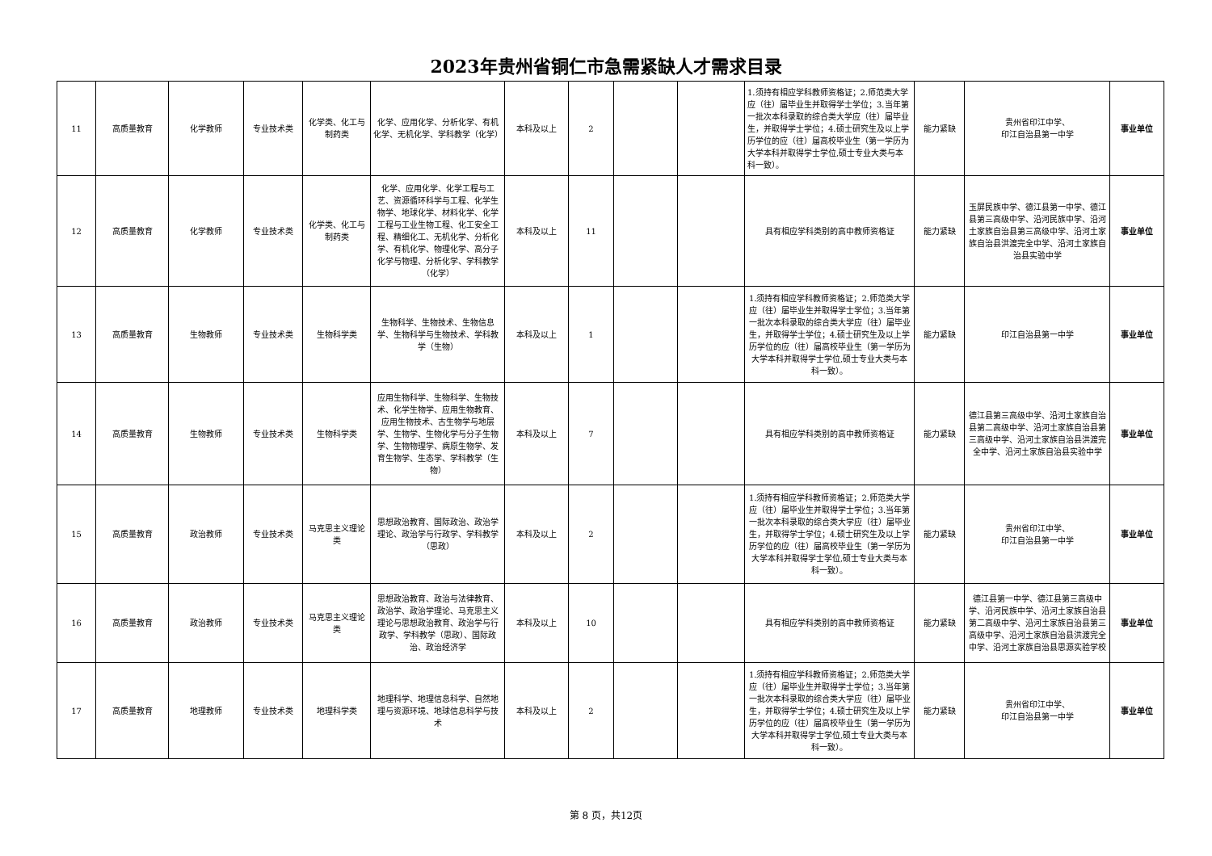2023年贵州省铜仁市急需紧缺人才需求目录
| 11 | 高质量教育 | 化学教师 | 专业技术类 | 化学类、化工与制药类 | 化学、应用化学、分析化学、有机化学、无机化学、学科教学（化学） | 本科及以上 | 2 | | | 1.须持有相应学科教师资格证；2.师范类大学应（往）届毕业生并取得学士学位；3.当年第一批次本科录取的综合类大学应（往）届毕业生，并取得学士学位；4.硕士研究生及以上学历学位的应（往）届高校毕业生（第一学历为大学本科并取得学士学位,硕士专业大类与本科一致）。 | 能力紧缺 | 贵州省印江中学、 印江自治县第一中学 | 事业单位 |
| 12 | 高质量教育 | 化学教师 | 专业技术类 | 化学类、化工与制药类 | 化学、应用化学、化学工程与工艺、资源循环科学与工程、化学生物学、地球化学、材料化学、化学工程与工业生物工程、化工安全工程、精细化工、无机化学、分析化学、有机化学、物理化学、高分子化学与物理、分析化学、学科教学（化学） | 本科及以上 | 11 | | | 具有相应学科类别的高中教师资格证 | 能力紧缺 | 玉屏民族中学、德江县第一中学、德江县第三高级中学、沿河民族中学、沿河土家族自治县第三高级中学、沿河土家族自治县洪渡完全中学、沿河土家族自治县实验中学 | 事业单位 |
| 13 | 高质量教育 | 生物教师 | 专业技术类 | 生物科学类 | 生物科学、生物技术、生物信息学、生物科学与生物技术、学科教学（生物） | 本科及以上 | 1 | | | 1.须持有相应学科教师资格证；2.师范类大学应（往）届毕业生并取得学士学位；3.当年第一批次本科录取的综合类大学应（往）届毕业生，并取得学士学位；4.硕士研究生及以上学历学位的应（往）届高校毕业生（第一学历为大学本科并取得学士学位,硕士专业大类与本科一致）。 | 能力紧缺 | 印江自治县第一中学 | 事业单位 |
| 14 | 高质量教育 | 生物教师 | 专业技术类 | 生物科学类 | 应用生物科学、生物科学、生物技术、化学生物学、应用生物教育、应用生物技术、古生物学与地层学、生物学、生物化学与分子生物学、生物物理学、病原生物学、发育生物学、生态学、学科教学（生物） | 本科及以上 | 7 | | | 具有相应学科类别的高中教师资格证 | 能力紧缺 | 德江县第三高级中学、沿河土家族自治县第二高级中学、沿河土家族自治县第三高级中学、沿河土家族自治县洪渡完全中学、沿河土家族自治县实验中学 | 事业单位 |
| 15 | 高质量教育 | 政治教师 | 专业技术类 | 马克思主义理论类 | 思想政治教育、国际政治、政治学理论、政治学与行政学、学科教学（思政） | 本科及以上 | 2 | | | 1.须持有相应学科教师资格证；2.师范类大学应（往）届毕业生并取得学士学位；3.当年第一批次本科录取的综合类大学应（往）届毕业生，并取得学士学位；4.硕士研究生及以上学历学位的应（往）届高校毕业生（第一学历为大学本科并取得学士学位,硕士专业大类与本科一致）。 | 能力紧缺 | 贵州省印江中学、 印江自治县第一中学 | 事业单位 |
| 16 | 高质量教育 | 政治教师 | 专业技术类 | 马克思主义理论类 | 思想政治教育、政治与法律教育、政治学、政治学理论、马克思主义理论与思想政治教育、政治学与行政学、学科教学（思政）、国际政治、政治经济学 | 本科及以上 | 10 | | | 具有相应学科类别的高中教师资格证 | 能力紧缺 | 德江县第一中学、德江县第三高级中学、沿河民族中学、沿河土家族自治县第二高级中学、沿河土家族自治县第三高级中学、沿河土家族自治县洪渡完全中学、沿河土家族自治县思源实验学校 | 事业单位 |
| 17 | 高质量教育 | 地理教师 | 专业技术类 | 地理科学类 | 地理科学、地理信息科学、自然地理与资源环境、地球信息科学与技术 | 本科及以上 | 2 | | | 1.须持有相应学科教师资格证；2.师范类大学应（往）届毕业生并取得学士学位；3.当年第一批次本科录取的综合类大学应（往）届毕业生，并取得学士学位；4.硕士研究生及以上学历学位的应（往）届高校毕业生（第一学历为大学本科并取得学士学位,硕士专业大类与本科一致）。 | 能力紧缺 | 贵州省印江中学、 印江自治县第一中学 | 事业单位 |
第 8 页，共12页